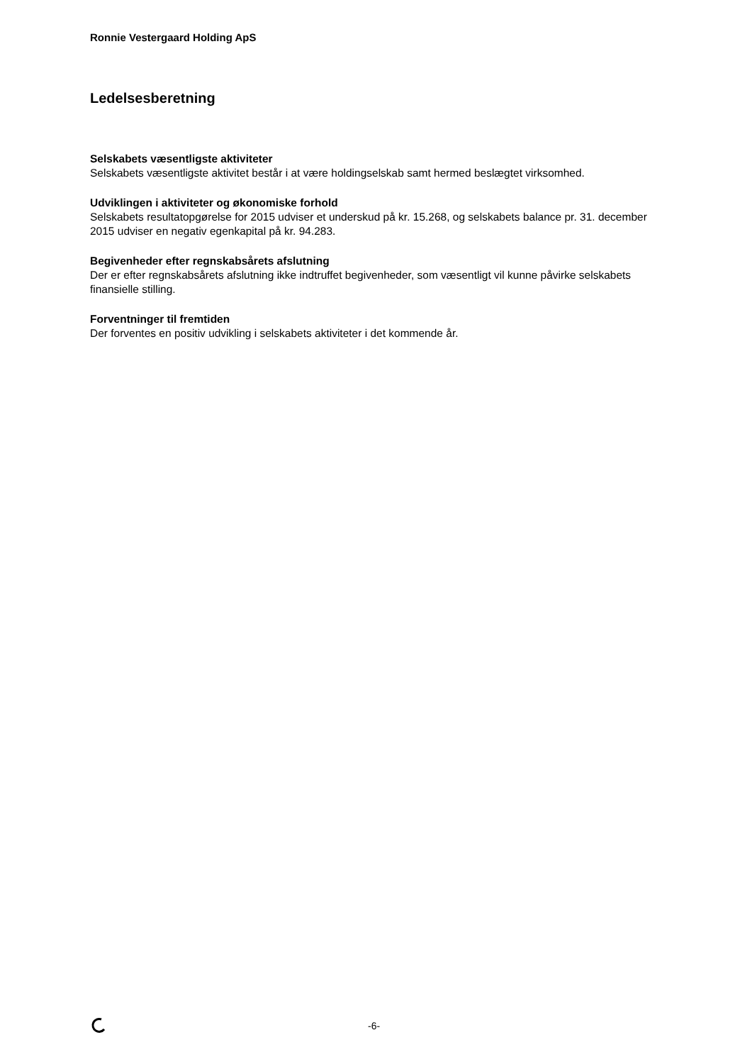Ronnie Vestergaard Holding ApS
Ledelsesberetning
Selskabets væsentligste aktiviteter
Selskabets væsentligste aktivitet består i at være holdingselskab samt hermed beslægtet virksomhed.
Udviklingen i aktiviteter og økonomiske forhold
Selskabets resultatopgørelse for 2015 udviser et underskud på kr. 15.268, og selskabets balance pr. 31. december 2015 udviser en negativ egenkapital på kr. 94.283.
Begivenheder efter regnskabsårets afslutning
Der er efter regnskabsårets afslutning ikke indtruffet begivenheder, som væsentligt vil kunne påvirke selskabets finansielle stilling.
Forventninger til fremtiden
Der forventes en positiv udvikling i selskabets aktiviteter i det kommende år.
-6-